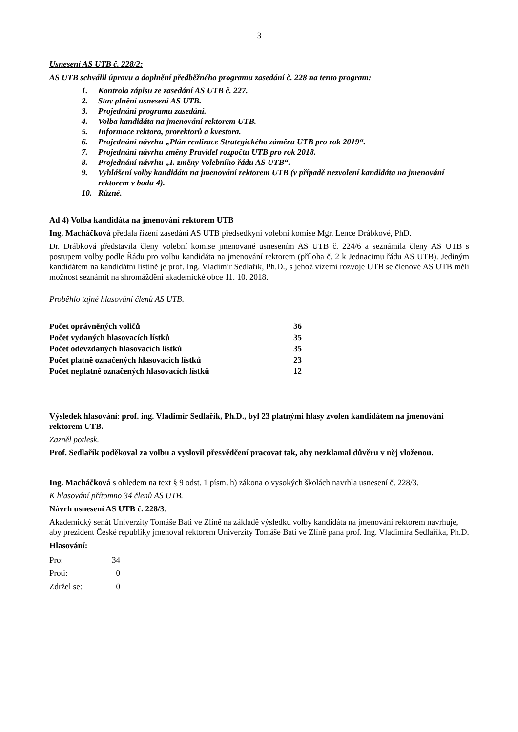3
Usnesení AS UTB č. 228/2:
AS UTB schválil úpravu a doplnění předběžného programu zasedání č. 228 na tento program:
1. Kontrola zápisu ze zasedání AS UTB č. 227.
2. Stav plnění usnesení AS UTB.
3. Projednání programu zasedání.
4. Volba kandidáta na jmenování rektorem UTB.
5. Informace rektora, prorektorů a kvestora.
6. Projednání návrhu „Plán realizace Strategického záměru UTB pro rok 2019“.
7. Projednání návrhu změny Pravidel rozpočtu UTB pro rok 2018.
8. Projednání návrhu „I. změny Volebního řádu AS UTB“.
9. Vyhlášení volby kandidáta na jmenování rektorem UTB (v případě nezvolení kandidáta na jmenování rektorem v bodu 4).
10. Různé.
Ad 4) Volba kandidáta na jmenování rektorem UTB
Ing. Macháčková předala řízení zasedání AS UTB předsedkyni volební komise Mgr. Lence Drábkové, PhD.
Dr. Drábková představila členy volební komise jmenované usnesením AS UTB č. 224/6 a seznámila členy AS UTB s postupem volby podle Řádu pro volbu kandidáta na jmenování rektorem (příloha č. 2 k Jednacímu řádu AS UTB). Jediným kandidátem na kandidátní listině je prof. Ing. Vladimír Sedlařík, Ph.D., s jehož vizemi rozvoje UTB se členové AS UTB měli možnost seznámit na shromáždění akademické obce 11. 10. 2018.
Proběhlo tajné hlasování členů AS UTB.
| Počet oprávněných voličů | 36 |
| Počet vydaných hlasovacích lístků | 35 |
| Počet odevzdaných hlasovacích lístků | 35 |
| Počet platně označených hlasovacích lístků | 23 |
| Počet neplatně označených hlasovacích lístků | 12 |
Výsledek hlasování: prof. ing. Vladimír Sedlařík, Ph.D., byl 23 platnými hlasy zvolen kandidátem na jmenování rektorem UTB.
Zazněl potlesk.
Prof. Sedlařík poděkoval za volbu a vyslovil přesvědčení pracovat tak, aby nezklamal důvěru v něj vloženou.
Ing. Macháčková s ohledem na text § 9 odst. 1 písm. h) zákona o vysokých školách navrhla usnesení č. 228/3.
K hlasování přítomno 34 členů AS UTB.
Návrh usnesení AS UTB č. 228/3:
Akademický senát Univerzity Tomáše Bati ve Zlíně na základě výsledku volby kandidáta na jmenování rektorem navrhuje, aby prezident České republiky jmenoval rektorem Univerzity Tomáše Bati ve Zlíně pana prof. Ing. Vladimíra Sedlaříka, Ph.D.
Hlasování:
| Pro: | 34 |
| Proti: | 0 |
| Zdržel se: | 0 |